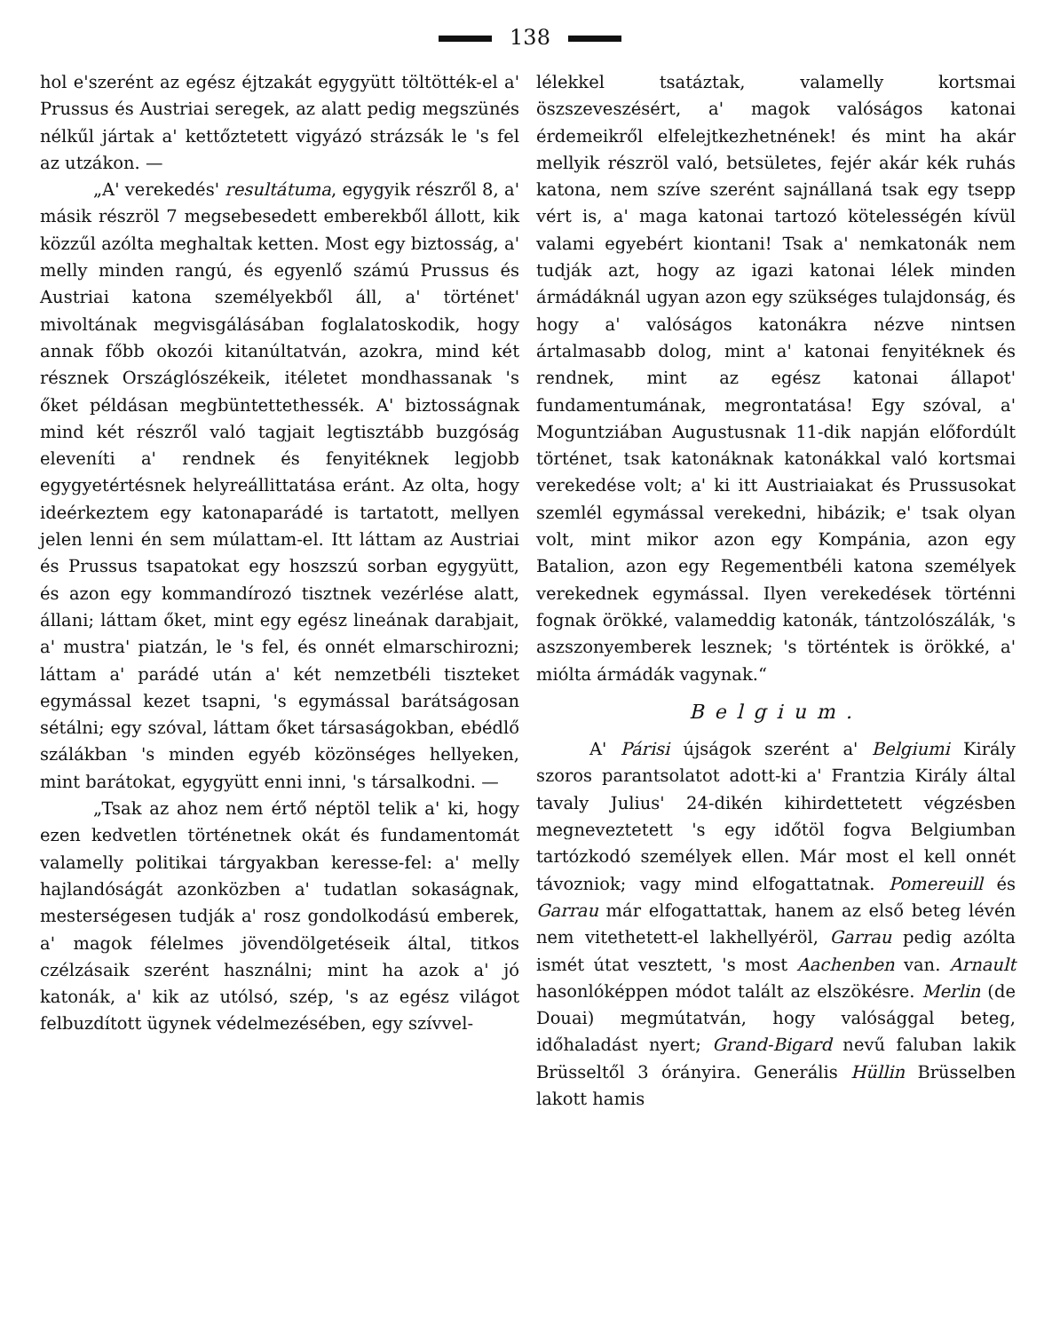138
hol e'szerént az egész éjtzakát egygyütt töltötték-el a' Prussus és Austriai seregek, az alatt pedig megszünés nélkűl jártak a' kettőztetett vigyázó strázsák le 's fel az utzákon. —
„A' verekedés' resultátuma, egygyik részről 8, a' másik részröl 7 megsebesedett emberekből állott, kik közzűl azólta meghaltak ketten. Most egy biztosság, a' melly minden rangú, és egyenlő számú Prussus és Austriai katona személyekből áll, a' történet' mivoltának megvisgálásában foglalatoskodik, hogy annak főbb okozói kitanúltatván, azokra, mind két résznek Országlószékeik, itéletet mondhassanak 's őket példásan megbüntettethessék. A' biztosságnak mind két részről való tagjait legtisztább buzgóság eleveníti a' rendnek és fenyitéknek legjobb egygyetértésnek helyreállittatása eránt. Az olta, hogy ideérkeztem egy katonaparádé is tartatott, mellyen jelen lenni én sem múlattam-el. Itt láttam az Austriai és Prussus tsapatokat egy hoszszú sorban egygyütt, és azon egy kommandírozó tisztnek vezérlése alatt, állani; láttam őket, mint egy egész lineának darabjait, a' mustra' piatzán, le 's fel, és onnét elmarschirozni; láttam a' parádé után a' két nemzetbéli tiszteket egymással kezet tsapni, 's egymással barátságosan sétálni; egy szóval, láttam őket társaságokban, ebédlő szálákban 's minden egyéb közönséges hellyeken, mint barátokat, egygyütt enni inni, 's társalkodni. —
„Tsak az ahoz nem értő néptöl telik a' ki, hogy ezen kedvetlen történetnek okát és fundamentomát valamelly politikai tárgyakban keresse-fel: a' melly hajlandóságát azonközben a' tudatlan sokaságnak, mesterségesen tudják a' rosz gondolkodású emberek, a' magok félelmes jövendölgetéseik által, titkos czélzásaik szerént használni; mint ha azok a' jó katonák, a' kik az utólsó, szép, 's az egész világot felbuzdított ügynek védelmezésében, egy szívvel-
lélekkel tsatáztak, valamelly kortsmai öszszeveszésért, a' magok valóságos katonai érdemeikről elfelejtkezhetnének! és mint ha akár mellyik részröl való, betsületes, fejér akár kék ruhás katona, nem szíve szerént sajnállaná tsak egy tsepp vért is, a' maga katonai tartozó kötelességén kívül valami egyebért kiontani! Tsak a' nemkatonák nem tudják azt, hogy az igazi katonai lélek minden ármádáknál ugyan azon egy szükséges tulajdonság, és hogy a' valóságos katonákra nézve nintsen ártalmasabb dolog, mint a' katonai fenyitéknek és rendnek, mint az egész katonai állapot' fundamentumának, megrontatása! Egy szóval, a' Moguntziában Augustusnak 11-dik napján előfordúlt történet, tsak katonáknak katonákkal való kortsmai verekedése volt; a' ki itt Austriaiakat és Prussusokat szemlél egymással verekedni, hibázik; e' tsak olyan volt, mint mikor azon egy Kompánia, azon egy Batalion, azon egy Regementbéli katona személyek verekednek egymással. Ilyen verekedések történni fognak örökké, valameddig katonák, tántzolószálák, 's aszszonyemberek lesznek; 's történtek is örökké, a' miólta ármádák vagynak.“
Belgium.
A' Párisi újságok szerént a' Belgiumi Király szoros parantsolatot adott-ki a' Frantzia Király által tavaly Julius' 24-dikén kihirdettetett végzésben megneveztetett 's egy időtöl fogva Belgiumban tartózkodó személyek ellen. Már most el kell onnét távozniok; vagy mind elfogattatnak. Pomereuill és Garrau már elfogattattak, hanem az első beteg lévén nem vitethetett-el lakhellyéröl, Garrau pedig azólta ismét útat vesztett, 's most Aachenben van. Arnault hasonlóképpen módot talált az elszökésre. Merlin (de Douai) megmútatván, hogy valósággal beteg, időhaladást nyert; Grand-Bigard nevű faluban lakik Brüsseltől 3 órányira. Generális Hüllin Brüsselben lakott hamis